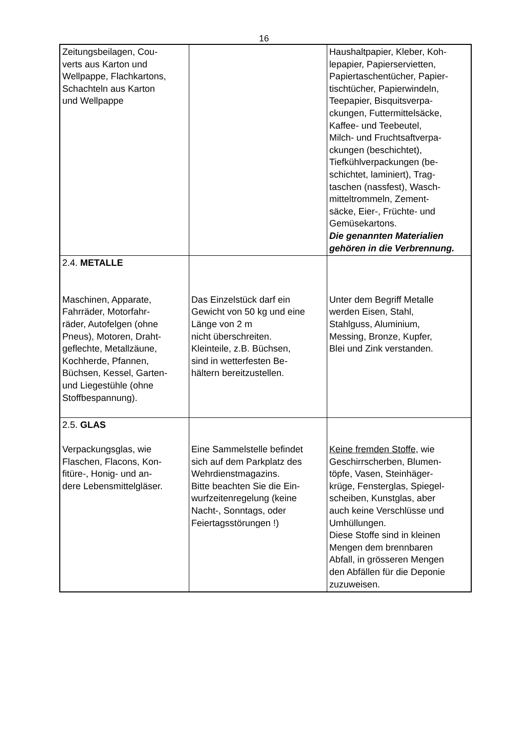16
| Zeitungsbeilagen, Cou- verts aus Karton und Wellpappe, Flachkartons, Schachteln aus Karton und Wellpappe | | Haushaltpapier, Kleber, Koh- lepapier, Papierservietten, Papiertaschentücher, Papier- tischtücher, Papierwindeln, Teepapier, Bisquitsverpa- ckungen, Futtermittelsäcke, Kaffee- und Teebeutel, Milch- und Fruchtsaftverpa- ckungen (beschichtet), Tiefkühlverpackungen (be- schichtet, laminiert), Trag- taschen (nassfest), Wasch- mitteltrommeln, Zement- säcke, Eier-, Früchte- und Gemüsekartons. Die genannten Materialien gehören in die Verbrennung. |
| 2.4. METALLE Maschinen, Apparate, Fahrräder, Motorfahr- räder, Autofelgen (ohne Pneus), Motoren, Draht- geflechte, Metallzäune, Kochherde, Pfannen, Büchsen, Kessel, Garten- und Liegestühle (ohne Stoffbespannung). | Das Einzelstück darf ein Gewicht von 50 kg und eine Länge von 2 m nicht überschreiten. Kleinteile, z.B. Büchsen, sind in wetterfesten Be- hältern bereitzustellen. | Unter dem Begriff Metalle werden Eisen, Stahl, Stahlguss, Aluminium, Messing, Bronze, Kupfer, Blei und Zink verstanden. |
| 2.5. GLAS Verpackungsglas, wie Flaschen, Flacons, Kon- fitüre-, Honig- und an- dere Lebensmittelgläser. | Eine Sammelstelle befindet sich auf dem Parkplatz des Wehrdienstmagazins. Bitte beachten Sie die Ein- wurfzeitenregelung (keine Nacht-, Sonntags, oder Feiertagsstörungen !) | Keine fremden Stoffe, wie Geschirrscherben, Blumen- töpfe, Vasen, Steinhäger- krüge, Fensterglas, Spiegel- scheiben, Kunstglas, aber auch keine Verschlüsse und Umhüllungen. Diese Stoffe sind in kleinen Mengen dem brennbaren Abfall, in grösseren Mengen den Abfällen für die Deponie zuzuweisen. |